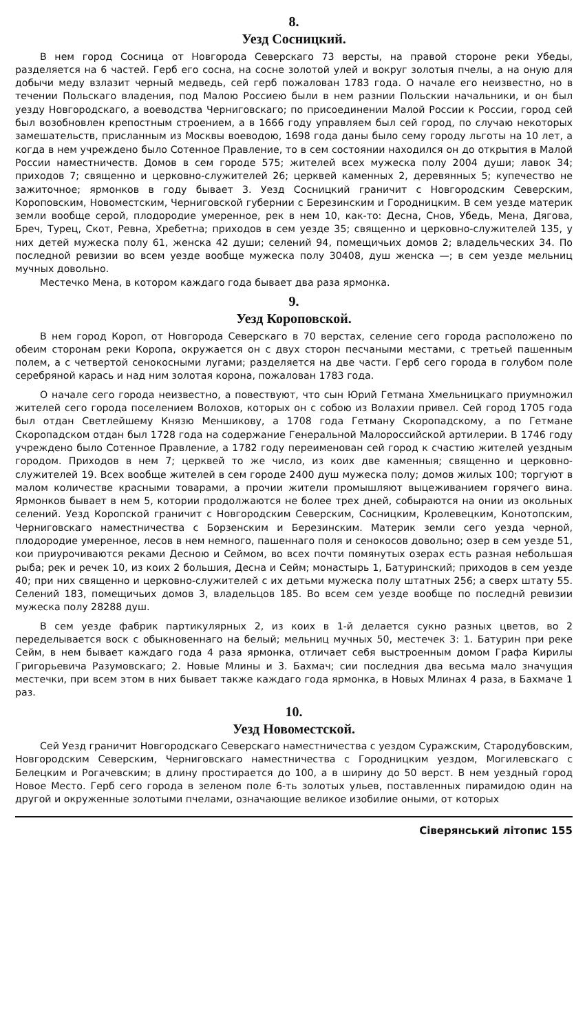8.
Уезд Сосницкий.
В нем город Сосница от Новгорода Северскаго 73 версты, на правой стороне реки Убеды, разделяется на 6 частей. Герб его сосна, на сосне золотой улей и вокруг золотыя пчелы, а на оную для добычи меду взлазит черный медведь, сей герб пожалован 1783 года. О начале его неизвестно, но в течении Польскаго владения, под Малою Россиею были в нем разнии Польскии начальники, и он был уезду Новгородскаго, а воеводства Черниговскаго; по присоединении Малой России к России, город сей был возобновлен крепостным строением, а в 1666 году управляем был сей город, по случаю некоторых замешательств, присланным из Москвы воеводою, 1698 года даны было сему городу льготы на 10 лет, а когда в нем учреждено было Сотенное Правление, то в сем состоянии находился он до открытия в Малой России наместничеств. Домов в сем городе 575; жителей всех мужеска полу 2004 души; лавок 34; приходов 7; священно и церковно-служителей 26; церквей каменных 2, деревянных 5; купечество не зажиточное; ярмонков в году бывает 3. Уезд Сосницкий граничит с Новгородским Северским, Короповским, Новоместским, Черниговской губернии с Березинским и Городницким. В сем уезде материк земли вообще серой, плодородие умеренное, рек в нем 10, как-то: Десна, Снов, Убедь, Мена, Дягова, Бреч, Турец, Скот, Ревна, Хребетна; приходов в сем уезде 35; священно и церковно-служителей 135, у них детей мужеска полу 61, женска 42 души; селений 94, помещичьих домов 2; владельческих 34. По последной ревизии во всем уезде вообще мужеска полу 30408, душ женска —; в сем уезде мельниц мучных довольно.
Местечко Мена, в котором каждаго года бывает два раза ярмонка.
9.
Уезд Короповской.
В нем город Короп, от Новгорода Северскаго в 70 верстах, селение сего города расположено по обеим сторонам реки Коропа, окружается он с двух сторон песчаными местами, с третьей пашенным полем, а с четвертой сенокосными лугами; разделяется на две части. Герб сего города в голубом поле серебряной карась и над ним золотая корона, пожалован 1783 года.
О начале сего города неизвестно, а повествуют, что сын Юрий Гетмана Хмельницкаго приумножил жителей сего города поселением Волохов, которых он с собою из Волахии привел. Сей город 1705 года был отдан Светлейшему Князю Меншикову, а 1708 года Гетману Скоропадскому, а по Гетмане Скоропадском отдан был 1728 года на содержание Генеральной Малороссийской артилерии. В 1746 году учреждено было Сотенное Правление, а 1782 году переименован сей город к счастию жителей уездным городом. Приходов в нем 7; церквей то же число, из коих две каменныя; священно и церковно-служителей 19. Всех вообще жителей в сем городе 2400 душ мужеска полу; домов жилых 100; торгуют в малом количестве красными товарами, а прочии жители промышляют выцеживанием горячего вина. Ярмонков бывает в нем 5, котории продолжаются не более трех дней, собыраются на онии из окольных селений. Уезд Коропской граничит с Новгородским Северским, Сосницким, Кролевецким, Конотопским, Черниговскаго наместничества с Борзенским и Березинским. Материк земли сего уезда черной, плодородие умеренное, лесов в нем немного, пашеннаго поля и сенокосов довольно; озер в сем уезде 51, кои приурочиваются реками Десною и Сеймом, во всех почти помянутых озерах есть разная небольшая рыба; рек и речек 10, из коих 2 большия, Десна и Сейм; монастырь 1, Батуринский; приходов в сем уезде 40; при них священно и церковно-служителей с их детьми мужеска полу штатных 256; а сверх штату 55. Селений 183, помещичьих домов 3, владельцов 185. Во всем сем уезде вообще по последнй ревизии мужеска полу 28288 душ.
В сем уезде фабрик партикулярных 2, из коих в 1-й делается сукно разных цветов, во 2 переделывается воск с обыкновеннаго на белый; мельниц мучных 50, местечек 3: 1. Батурин при реке Сейм, в нем бывает каждаго года 4 раза ярмонка, отличает себя выстроенным домом Графа Кирилы Григорьевича Разумовскаго; 2. Новые Млины и 3. Бахмач; сии последния два весьма мало значущия местечки, при всем этом в них бывает также каждаго года ярмонка, в Новых Млинах 4 раза, в Бахмаче 1 раз.
10.
Уезд Новоместской.
Сей Уезд граничит Новгородскаго Северскаго наместничества с уездом Суражским, Стародубовским, Новгородским Северским, Черниговскаго наместничества с Городницким уездом, Могилевскаго с Белецким и Рогачевским; в длину простирается до 100, а в ширину до 50 верст. В нем уездный город Новое Место. Герб сего города в зеленом поле 6-ть золотых ульев, поставленных пирамидою один на другой и окруженные золотыми пчелами, означающие великое изобилие оными, от которых
Сіверянський літопис 155